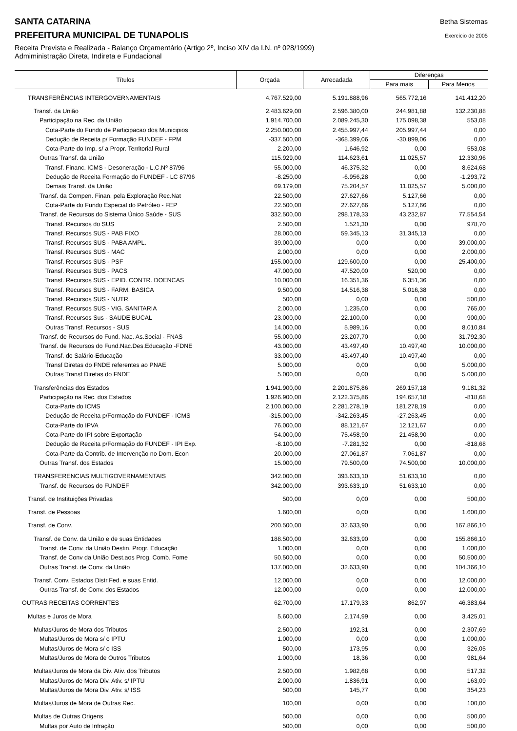Betha Sistemas
Exercício de 2005
SANTA CATARINA
PREFEITURA MUNICIPAL DE TUNAPOLIS
Receita Prevista e Realizada - Balanço Orçamentário (Artigo 2º, Inciso XIV da I.N. nº 028/1999)
Admiministração Direta, Indireta e Fundacional
| Títulos | Orçada | Arrecadada | Diferenças | |
| --- | --- | --- | --- | --- |
| | | | Para mais | Para Menos |
| TRANSFERÊNCIAS INTERGOVERNAMENTAIS | 4.767.529,00 | 5.191.888,96 | 565.772,16 | 141.412,20 |
| Transf. da União | 2.483.629,00 | 2.596.380,00 | 244.981,88 | 132.230,88 |
| Participação na Rec. da União | 1.914.700,00 | 2.089.245,30 | 175.098,38 | 553,08 |
| Cota-Parte do Fundo de Participacao dos Municipios | 2.250.000,00 | 2.455.997,44 | 205.997,44 | 0,00 |
| Dedução de Receita p/ Formação FUNDEF - FPM | -337.500,00 | -368.399,06 | -30.899,06 | 0,00 |
| Cota-Parte do Imp. s/ a Propr. Territorial Rural | 2.200,00 | 1.646,92 | 0,00 | 553,08 |
| Outras Transf. da União | 115.929,00 | 114.623,61 | 11.025,57 | 12.330,96 |
| Transf. Financ. ICMS - Desoneração - L.C.Nº 87/96 | 55.000,00 | 46.375,32 | 0,00 | 8.624,68 |
| Dedução de Receita Formação do FUNDEF - LC 87/96 | -8.250,00 | -6.956,28 | 0,00 | -1.293,72 |
| Demais Transf. da União | 69.179,00 | 75.204,57 | 11.025,57 | 5.000,00 |
| Transf. da Compen. Finan. pela Exploração Rec.Nat | 22.500,00 | 27.627,66 | 5.127,66 | 0,00 |
| Cota-Parte do Fundo Especial do Petróleo - FEP | 22.500,00 | 27.627,66 | 5.127,66 | 0,00 |
| Transf. de Recursos do Sistema Único Saúde - SUS | 332.500,00 | 298.178,33 | 43.232,87 | 77.554,54 |
| Transf. Recursos do SUS | 2.500,00 | 1.521,30 | 0,00 | 978,70 |
| Transf. Recursos SUS - PAB FIXO | 28.000,00 | 59.345,13 | 31.345,13 | 0,00 |
| Transf. Recursos SUS - PABA AMPL. | 39.000,00 | 0,00 | 0,00 | 39.000,00 |
| Transf. Recursos SUS - MAC | 2.000,00 | 0,00 | 0,00 | 2.000,00 |
| Transf. Recursos SUS - PSF | 155.000,00 | 129.600,00 | 0,00 | 25.400,00 |
| Transf. Recursos SUS - PACS | 47.000,00 | 47.520,00 | 520,00 | 0,00 |
| Transf. Recursos SUS - EPID. CONTR. DOENCAS | 10.000,00 | 16.351,36 | 6.351,36 | 0,00 |
| Transf. Recursos SUS - FARM. BASICA | 9.500,00 | 14.516,38 | 5.016,38 | 0,00 |
| Transf. Recursos SUS - NUTR. | 500,00 | 0,00 | 0,00 | 500,00 |
| Transf. Recursos SUS - VIG. SANITARIA | 2.000,00 | 1.235,00 | 0,00 | 765,00 |
| Transf. Recursos Sus - SAUDE BUCAL | 23.000,00 | 22.100,00 | 0,00 | 900,00 |
| Outras Transf. Recursos - SUS | 14.000,00 | 5.989,16 | 0,00 | 8.010,84 |
| Transf. de Recursos do Fund. Nac. As.Social - FNAS | 55.000,00 | 23.207,70 | 0,00 | 31.792,30 |
| Transf. de Recursos do Fund.Nac.Des.Educação -FDNE | 43.000,00 | 43.497,40 | 10.497,40 | 10.000,00 |
| Transf. do Salário-Educação | 33.000,00 | 43.497,40 | 10.497,40 | 0,00 |
| Transf Diretas do FNDE referentes ao PNAE | 5.000,00 | 0,00 | 0,00 | 5.000,00 |
| Outras Transf Diretas do FNDE | 5.000,00 | 0,00 | 0,00 | 5.000,00 |
| Transferências dos Estados | 1.941.900,00 | 2.201.875,86 | 269.157,18 | 9.181,32 |
| Participação na Rec. dos Estados | 1.926.900,00 | 2.122.375,86 | 194.657,18 | -818,68 |
| Cota-Parte do ICMS | 2.100.000,00 | 2.281.278,19 | 181.278,19 | 0,00 |
| Dedução de Receita p/Formação do FUNDEF - ICMS | -315.000,00 | -342.263,45 | -27.263,45 | 0,00 |
| Cota-Parte do IPVA | 76.000,00 | 88.121,67 | 12.121,67 | 0,00 |
| Cota-Parte do IPI sobre Exportação | 54.000,00 | 75.458,90 | 21.458,90 | 0,00 |
| Dedução de Receita p/Formação do FUNDEF - IPI Exp. | -8.100,00 | -7.281,32 | 0,00 | -818,68 |
| Cota-Parte da Contrib. de Intervenção no Dom. Econ | 20.000,00 | 27.061,87 | 7.061,87 | 0,00 |
| Outras Transf. dos Estados | 15.000,00 | 79.500,00 | 74.500,00 | 10.000,00 |
| TRANSFERENCIAS MULTIGOVERNAMENTAIS | 342.000,00 | 393.633,10 | 51.633,10 | 0,00 |
| Transf. de Recursos do FUNDEF | 342.000,00 | 393.633,10 | 51.633,10 | 0,00 |
| Transf. de Instituições Privadas | 500,00 | 0,00 | 0,00 | 500,00 |
| Transf. de Pessoas | 1.600,00 | 0,00 | 0,00 | 1.600,00 |
| Transf. de Conv. | 200.500,00 | 32.633,90 | 0,00 | 167.866,10 |
| Transf. de Conv. da União e de suas Entidades | 188.500,00 | 32.633,90 | 0,00 | 155.866,10 |
| Transf. de Conv. da União Destin. Progr. Educação | 1.000,00 | 0,00 | 0,00 | 1.000,00 |
| Transf. de Conv da União Dest.aos Prog. Comb. Fome | 50.500,00 | 0,00 | 0,00 | 50.500,00 |
| Outras Transf. de Conv. da União | 137.000,00 | 32.633,90 | 0,00 | 104.366,10 |
| Transf. Conv. Estados Distr.Fed. e suas Entid. | 12.000,00 | 0,00 | 0,00 | 12.000,00 |
| Outras Transf. de Conv. dos Estados | 12.000,00 | 0,00 | 0,00 | 12.000,00 |
| OUTRAS RECEITAS CORRENTES | 62.700,00 | 17.179,33 | 862,97 | 46.383,64 |
| Multas e Juros de Mora | 5.600,00 | 2.174,99 | 0,00 | 3.425,01 |
| Multas/Juros de Mora dos Tributos | 2.500,00 | 192,31 | 0,00 | 2.307,69 |
| Multas/Juros de Mora s/ o IPTU | 1.000,00 | 0,00 | 0,00 | 1.000,00 |
| Multas/Juros de Mora s/ o ISS | 500,00 | 173,95 | 0,00 | 326,05 |
| Multas/Juros de Mora de Outros Tributos | 1.000,00 | 18,36 | 0,00 | 981,64 |
| Multas/Juros de Mora da Div. Ativ. dos Tributos | 2.500,00 | 1.982,68 | 0,00 | 517,32 |
| Multas/Juros de Mora Div. Ativ. s/ IPTU | 2.000,00 | 1.836,91 | 0,00 | 163,09 |
| Multas/Juros de Mora Div. Ativ. s/ ISS | 500,00 | 145,77 | 0,00 | 354,23 |
| Multas/Juros de Mora de Outras Rec. | 100,00 | 0,00 | 0,00 | 100,00 |
| Multas de Outras Origens | 500,00 | 0,00 | 0,00 | 500,00 |
| Multas por Auto de Infração | 500,00 | 0,00 | 0,00 | 500,00 |